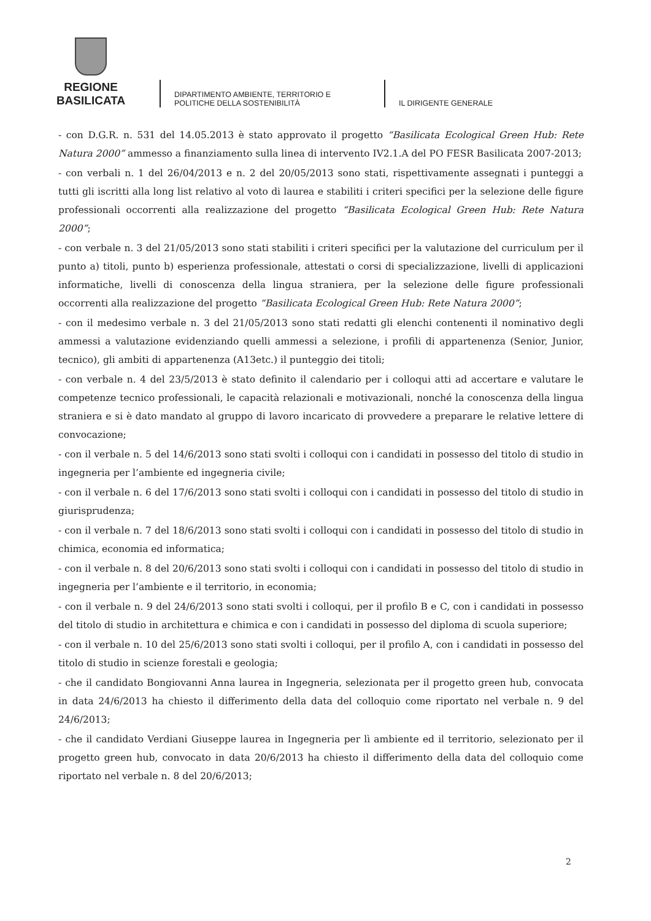REGIONE BASILICATA
DIPARTIMENTO AMBIENTE, TERRITORIO E POLITICHE DELLA SOSTENIBILITÀ
IL DIRIGENTE GENERALE
- con D.G.R. n. 531 del 14.05.2013 è stato approvato il progetto “Basilicata Ecological Green Hub: Rete Natura 2000” ammesso a finanziamento sulla linea di intervento IV2.1.A del PO FESR Basilicata 2007-2013;
- con verbali n. 1 del 26/04/2013 e n. 2 del 20/05/2013 sono stati, rispettivamente assegnati i punteggi a tutti gli iscritti alla long list relativo al voto di laurea e stabiliti i criteri specifici per la selezione delle figure professionali occorrenti alla realizzazione del progetto “Basilicata Ecological Green Hub: Rete Natura 2000”;
- con verbale n. 3 del 21/05/2013 sono stati stabiliti i criteri specifici per la valutazione del curriculum per il punto a) titoli, punto b) esperienza professionale, attestati o corsi di specializzazione, livelli di applicazioni informatiche, livelli di conoscenza della lingua straniera, per la selezione delle figure professionali occorrenti alla realizzazione del progetto “Basilicata Ecological Green Hub: Rete Natura 2000”;
- con il medesimo verbale n. 3 del 21/05/2013 sono stati redatti gli elenchi contenenti il nominativo degli ammessi a valutazione evidenziando quelli ammessi a selezione, i profili di appartenenza (Senior, Junior, tecnico), gli ambiti di appartenenza (A13etc.) il punteggio dei titoli;
- con verbale n. 4 del 23/5/2013 è stato definito il calendario per i colloqui atti ad accertare e valutare le competenze tecnico professionali, le capacità relazionali e motivazionali, nonché la conoscenza della lingua straniera e si è dato mandato al gruppo di lavoro incaricato di provvedere a preparare le relative lettere di convocazione;
- con il verbale n. 5 del 14/6/2013 sono stati svolti i colloqui con i candidati in possesso del titolo di studio in ingegneria per l’ambiente ed ingegneria civile;
- con il verbale n. 6 del 17/6/2013 sono stati svolti i colloqui con i candidati in possesso del titolo di studio in giurisprudenza;
- con il verbale n. 7 del 18/6/2013 sono stati svolti i colloqui con i candidati in possesso del titolo di studio in chimica, economia ed informatica;
- con il verbale n. 8 del 20/6/2013 sono stati svolti i colloqui con i candidati in possesso del titolo di studio in ingegneria per l’ambiente e il territorio, in economia;
- con il verbale n. 9 del 24/6/2013 sono stati svolti i colloqui, per il profilo B e C, con i candidati in possesso del titolo di studio in architettura e chimica e con i candidati in possesso del diploma di scuola superiore;
- con il verbale n. 10 del 25/6/2013 sono stati svolti i colloqui, per il profilo A, con i candidati in possesso del titolo di studio in scienze forestali e geologia;
- che il candidato Bongiovanni Anna laurea in Ingegneria, selezionata per il progetto green hub, convocata in data 24/6/2013 ha chiesto il differimento della data del colloquio come riportato nel verbale n. 9 del 24/6/2013;
- che il candidato Verdiani Giuseppe laurea in Ingegneria per lì ambiente ed il territorio, selezionato per il progetto green hub, convocato in data 20/6/2013 ha chiesto il differimento della data del colloquio come riportato nel verbale n. 8 del 20/6/2013;
2